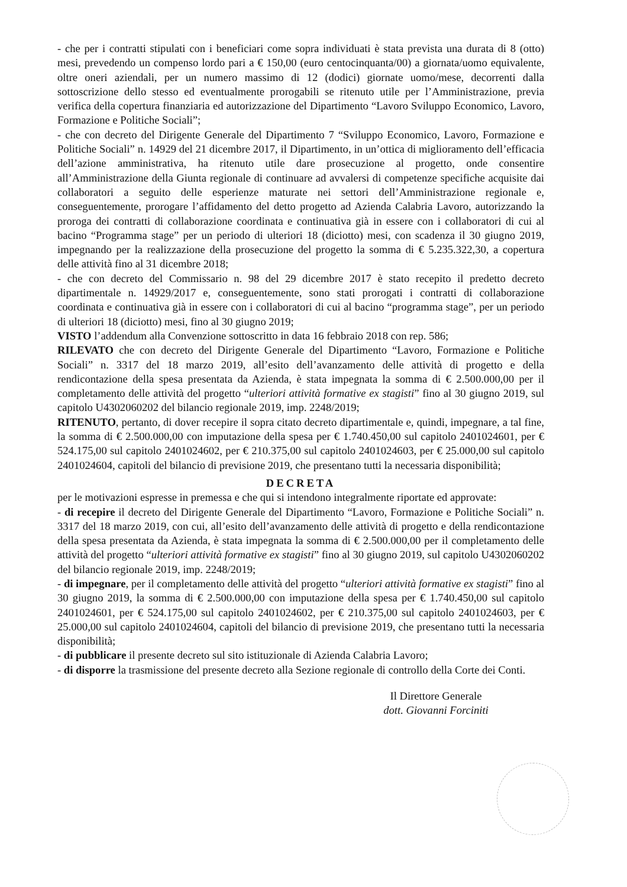- che per i contratti stipulati con i beneficiari come sopra individuati è stata prevista una durata di 8 (otto) mesi, prevedendo un compenso lordo pari a € 150,00 (euro centocinquanta/00) a giornata/uomo equivalente, oltre oneri aziendali, per un numero massimo di 12 (dodici) giornate uomo/mese, decorrenti dalla sottoscrizione dello stesso ed eventualmente prorogabili se ritenuto utile per l’Amministrazione, previa verifica della copertura finanziaria ed autorizzazione del Dipartimento “Lavoro Sviluppo Economico, Lavoro, Formazione e Politiche Sociali”;
- che con decreto del Dirigente Generale del Dipartimento 7 “Sviluppo Economico, Lavoro, Formazione e Politiche Sociali” n. 14929 del 21 dicembre 2017, il Dipartimento, in un’ottica di miglioramento dell’efficacia dell’azione amministrativa, ha ritenuto utile dare prosecuzione al progetto, onde consentire all’Amministrazione della Giunta regionale di continuare ad avvalersi di competenze specifiche acquisite dai collaboratori a seguito delle esperienze maturate nei settori dell’Amministrazione regionale e, conseguentemente, prorogare l’affidamento del detto progetto ad Azienda Calabria Lavoro, autorizzando la proroga dei contratti di collaborazione coordinata e continuativa già in essere con i collaboratori di cui al bacino “Programma stage” per un periodo di ulteriori 18 (diciotto) mesi, con scadenza il 30 giugno 2019, impegnando per la realizzazione della prosecuzione del progetto la somma di € 5.235.322,30, a copertura delle attività fino al 31 dicembre 2018;
- che con decreto del Commissario n. 98 del 29 dicembre 2017 è stato recepito il predetto decreto dipartimentale n. 14929/2017 e, conseguentemente, sono stati prorogati i contratti di collaborazione coordinata e continuativa già in essere con i collaboratori di cui al bacino “programma stage”, per un periodo di ulteriori 18 (diciotto) mesi, fino al 30 giugno 2019;
VISTO l’addendum alla Convenzione sottoscritto in data 16 febbraio 2018 con rep. 586;
RILEVATO che con decreto del Dirigente Generale del Dipartimento “Lavoro, Formazione e Politiche Sociali” n. 3317 del 18 marzo 2019, all’esito dell’avanzamento delle attività di progetto e della rendicontazione della spesa presentata da Azienda, è stata impegnata la somma di € 2.500.000,00 per il completamento delle attività del progetto “ulteriori attività formative ex stagisti” fino al 30 giugno 2019, sul capitolo U4302060202 del bilancio regionale 2019, imp. 2248/2019;
RITENUTO, pertanto, di dover recepire il sopra citato decreto dipartimentale e, quindi, impegnare, a tal fine, la somma di € 2.500.000,00 con imputazione della spesa per € 1.740.450,00 sul capitolo 2401024601, per € 524.175,00 sul capitolo 2401024602, per € 210.375,00 sul capitolo 2401024603, per € 25.000,00 sul capitolo 2401024604, capitoli del bilancio di previsione 2019, che presentano tutti la necessaria disponibilità;
DECRETA
per le motivazioni espresse in premessa e che qui si intendono integralmente riportate ed approvate:
- di recepire il decreto del Dirigente Generale del Dipartimento “Lavoro, Formazione e Politiche Sociali” n. 3317 del 18 marzo 2019, con cui, all’esito dell’avanzamento delle attività di progetto e della rendicontazione della spesa presentata da Azienda, è stata impegnata la somma di € 2.500.000,00 per il completamento delle attività del progetto “ulteriori attività formative ex stagisti” fino al 30 giugno 2019, sul capitolo U4302060202 del bilancio regionale 2019, imp. 2248/2019;
- di impegnare, per il completamento delle attività del progetto “ulteriori attività formative ex stagisti” fino al 30 giugno 2019, la somma di € 2.500.000,00 con imputazione della spesa per € 1.740.450,00 sul capitolo 2401024601, per € 524.175,00 sul capitolo 2401024602, per € 210.375,00 sul capitolo 2401024603, per € 25.000,00 sul capitolo 2401024604, capitoli del bilancio di previsione 2019, che presentano tutti la necessaria disponibilità;
- di pubblicare il presente decreto sul sito istituzionale di Azienda Calabria Lavoro;
- di disporre la trasmissione del presente decreto alla Sezione regionale di controllo della Corte dei Conti.
Il Direttore Generale
dott. Giovanni Forciniti